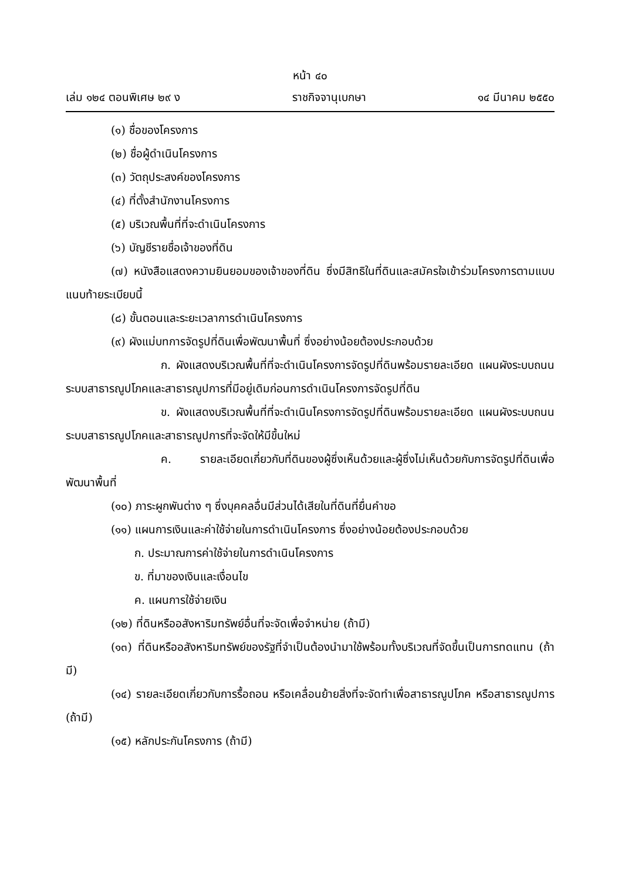หน้า ๔๐
เล่ม ๑๒๔ ตอนพิเศษ ๒๙ ง ราชกิจจานุเบกษา ๑๔ มีนาคม ๒๕๕๐
(๑) ชื่อของโครงการ
(๒) ชื่อผู้ดำเนินโครงการ
(๓) วัตถุประสงค์ของโครงการ
(๔) ที่ตั้งสำนักงานโครงการ
(๕) บริเวณพื้นที่ที่จะดำเนินโครงการ
(๖) บัญชีรายชื่อเจ้าของที่ดิน
(๗) หนังสือแสดงความยินยอมของเจ้าของที่ดิน ซึ่งมีสิทธิในที่ดินและสมัครใจเข้าร่วมโครงการตามแบบแนบท้ายระเบียบนี้
(๘) ขั้นตอนและระยะเวลาการดำเนินโครงการ
(๙) ผังแม่บทการจัดรูปที่ดินเพื่อพัฒนาพื้นที่ ซึ่งอย่างน้อยต้องประกอบด้วย
ก. ผังแสดงบริเวณพื้นที่ที่จะดำเนินโครงการจัดรูปที่ดินพร้อมรายละเอียด แผนผังระบบถนน ระบบสาธารณูปโภคและสาธารณูปการที่มีอยู่เดิมก่อนการดำเนินโครงการจัดรูปที่ดิน
ข. ผังแสดงบริเวณพื้นที่ที่จะดำเนินโครงการจัดรูปที่ดินพร้อมรายละเอียด แผนผังระบบถนน ระบบสาธารณูปโภคและสาธารณูปการที่จะจัดให้มีขึ้นใหม่
ค. รายละเอียดเกี่ยวกับที่ดินของผู้ซึ่งเห็นด้วยและผู้ซึ่งไม่เห็นด้วยกับการจัดรูปที่ดินเพื่อพัฒนาพื้นที่
(๑๐) ภาระผูกพันต่าง ๆ ซึ่งบุคคลอื่นมีส่วนได้เสียในที่ดินที่ยื่นคำขอ
(๑๑) แผนการเงินและค่าใช้จ่ายในการดำเนินโครงการ ซึ่งอย่างน้อยต้องประกอบด้วย
ก. ประมาณการค่าใช้จ่ายในการดำเนินโครงการ
ข. ที่มาของเงินและเงื่อนไข
ค. แผนการใช้จ่ายเงิน
(๑๒) ที่ดินหรืออสังหาริมทรัพย์อื่นที่จะจัดเพื่อจำหน่าย (ถ้ามี)
(๑๓) ที่ดินหรืออสังหาริมทรัพย์ของรัฐที่จำเป็นต้องนำมาใช้พร้อมทั้งบริเวณที่จัดขึ้นเป็นการทดแทน (ถ้ามี)
(๑๔) รายละเอียดเกี่ยวกับการรื้อถอน หรือเคลื่อนย้ายสิ่งที่จะจัดทำเพื่อสาธารณูปโภค หรือสาธารณูปการ (ถ้ามี)
(๑๕) หลักประกันโครงการ (ถ้ามี)